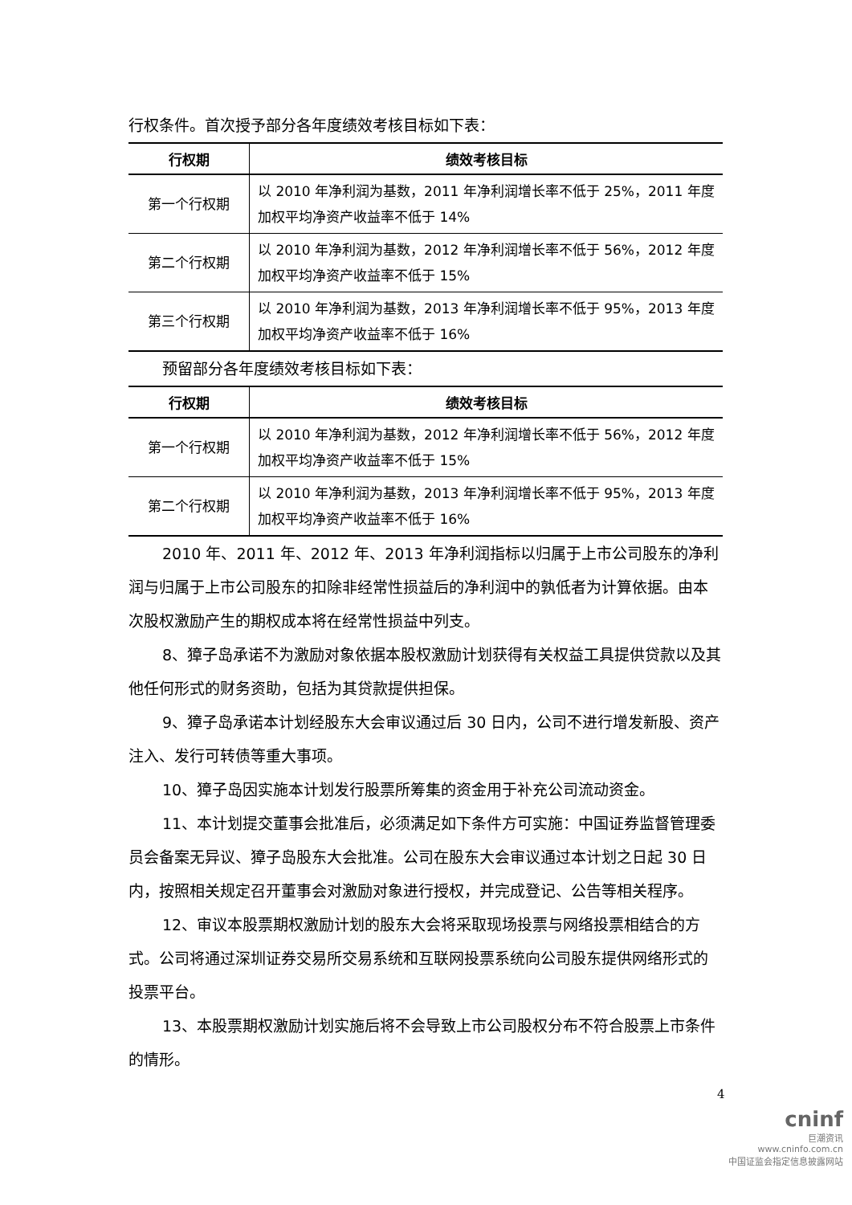行权条件。首次授予部分各年度绩效考核目标如下表：
| 行权期 | 绩效考核目标 |
| --- | --- |
| 第一个行权期 | 以 2010 年净利润为基数，2011 年净利润增长率不低于 25%，2011 年度加权平均净资产收益率不低于 14% |
| 第二个行权期 | 以 2010 年净利润为基数，2012 年净利润增长率不低于 56%，2012 年度加权平均净资产收益率不低于 15% |
| 第三个行权期 | 以 2010 年净利润为基数，2013 年净利润增长率不低于 95%，2013 年度加权平均净资产收益率不低于 16% |
预留部分各年度绩效考核目标如下表：
| 行权期 | 绩效考核目标 |
| --- | --- |
| 第一个行权期 | 以 2010 年净利润为基数，2012 年净利润增长率不低于 56%，2012 年度加权平均净资产收益率不低于 15% |
| 第二个行权期 | 以 2010 年净利润为基数，2013 年净利润增长率不低于 95%，2013 年度加权平均净资产收益率不低于 16% |
2010 年、2011 年、2012 年、2013 年净利润指标以归属于上市公司股东的净利润与归属于上市公司股东的扣除非经常性损益后的净利润中的孰低者为计算依据。由本次股权激励产生的期权成本将在经常性损益中列支。
8、獐子岛承诺不为激励对象依据本股权激励计划获得有关权益工具提供贷款以及其他任何形式的财务资助，包括为其贷款提供担保。
9、獐子岛承诺本计划经股东大会审议通过后 30 日内，公司不进行增发新股、资产注入、发行可转债等重大事项。
10、獐子岛因实施本计划发行股票所筹集的资金用于补充公司流动资金。
11、本计划提交董事会批准后，必须满足如下条件方可实施：中国证券监督管理委员会备案无异议、獐子岛股东大会批准。公司在股东大会审议通过本计划之日起 30 日内，按照相关规定召开董事会对激励对象进行授权，并完成登记、公告等相关程序。
12、审议本股票期权激励计划的股东大会将采取现场投票与网络投票相结合的方式。公司将通过深圳证券交易所交易系统和互联网投票系统向公司股东提供网络形式的投票平台。
13、本股票期权激励计划实施后将不会导致上市公司股权分布不符合股票上市条件的情形。
4
cninf
巨潮资讯
www.cninfo.com.cn
中国证监会指定信息披露网站